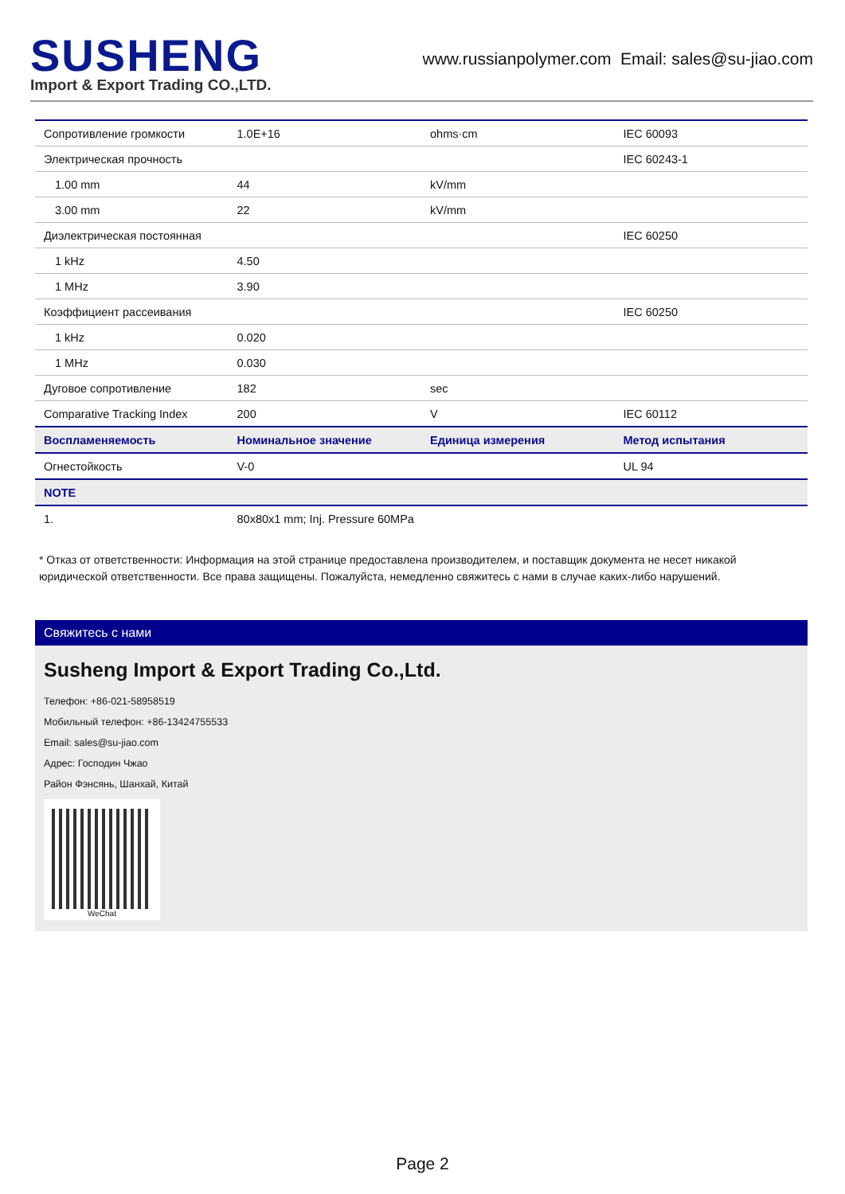SUSHENG
Import & Export Trading CO.,LTD.
www.russianpolymer.com Email: sales@su-jiao.com
| Сопротивление громкости | 1.0E+16 | ohms·cm | IEC 60093 |
| Электрическая прочность | | | IEC 60243-1 |
| 1.00 mm | 44 | kV/mm | |
| 3.00 mm | 22 | kV/mm | |
| Диэлектрическая постоянная | | | IEC 60250 |
| 1 kHz | 4.50 | | |
| 1 MHz | 3.90 | | |
| Коэффициент рассеивания | | | IEC 60250 |
| 1 kHz | 0.020 | | |
| 1 MHz | 0.030 | | |
| Дуговое сопротивление | 182 | sec | |
| Comparative Tracking Index | 200 | V | IEC 60112 |
| Воспламеняемость | Номинальное значение | Единица измерения | Метод испытания |
| Огнестойкость | V-0 | | UL 94 |
| NOTE | | | |
| 1. | 80x80x1 mm; Inj. Pressure 60MPa | | |
* Отказ от ответственности: Информация на этой странице предоставлена производителем, и поставщик документа не несет никакой юридической ответственности. Все права защищены. Пожалуйста, немедленно свяжитесь с нами в случае каких-либо нарушений.
Свяжитесь с нами
Susheng Import & Export Trading Co.,Ltd.
Телефон: +86-021-58958519
Мобильный телефон: +86-13424755533
Email: sales@su-jiao.com
Адрес: Господин Чжао
Район Фэнсянь, Шанхай, Китай
WeChat
Page 2